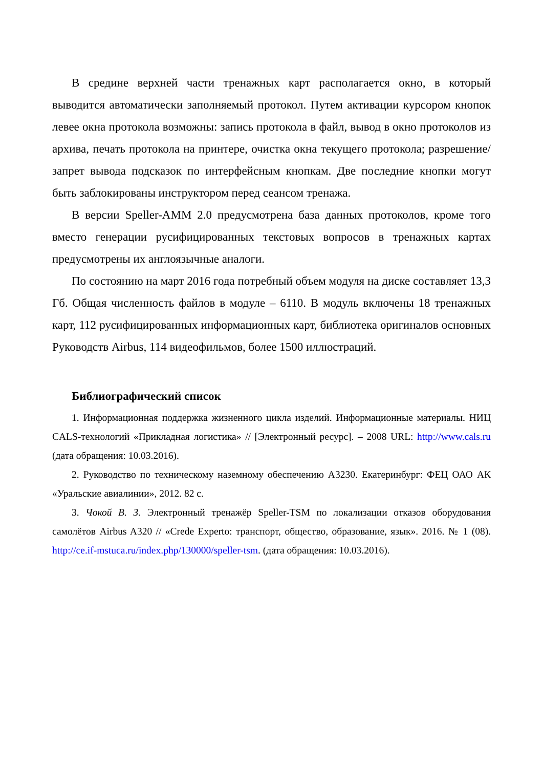В средине верхней части тренажных карт располагается окно, в который выводится автоматически заполняемый протокол. Путем активации курсором кнопок левее окна протокола возможны: запись протокола в файл, вывод в окно протоколов из архива, печать протокола на принтере, очистка окна текущего протокола; разрешение/запрет вывода подсказок по интерфейсным кнопкам. Две последние кнопки могут быть заблокированы инструктором перед сеансом тренажа.
В версии Speller-AMM 2.0 предусмотрена база данных протоколов, кроме того вместо генерации русифицированных текстовых вопросов в тренажных картах предусмотрены их англоязычные аналоги.
По состоянию на март 2016 года потребный объем модуля на диске составляет 13,3 Гб. Общая численность файлов в модуле – 6110. В модуль включены 18 тренажных карт, 112 русифицированных информационных карт, библиотека оригиналов основных Руководств Airbus, 114 видеофильмов, более 1500 иллюстраций.
Библиографический список
1. Информационная поддержка жизненного цикла изделий. Информационные материалы. НИЦ CALS-технологий «Прикладная логистика» // [Электронный ресурс]. – 2008 URL: http://www.cals.ru (дата обращения: 10.03.2016).
2. Руководство по техническому наземному обеспечению А3230. Екатеринбург: ФЕЦ ОАО АК «Уральские авиалинии», 2012. 82 с.
3. Чокой В. З. Электронный тренажёр Speller-TSM по локализации отказов оборудования самолётов Airbus A320 // «Crede Experto: транспорт, общество, образование, язык». 2016. № 1 (08). http://ce.if-mstuca.ru/index.php/130000/speller-tsm. (дата обращения: 10.03.2016).